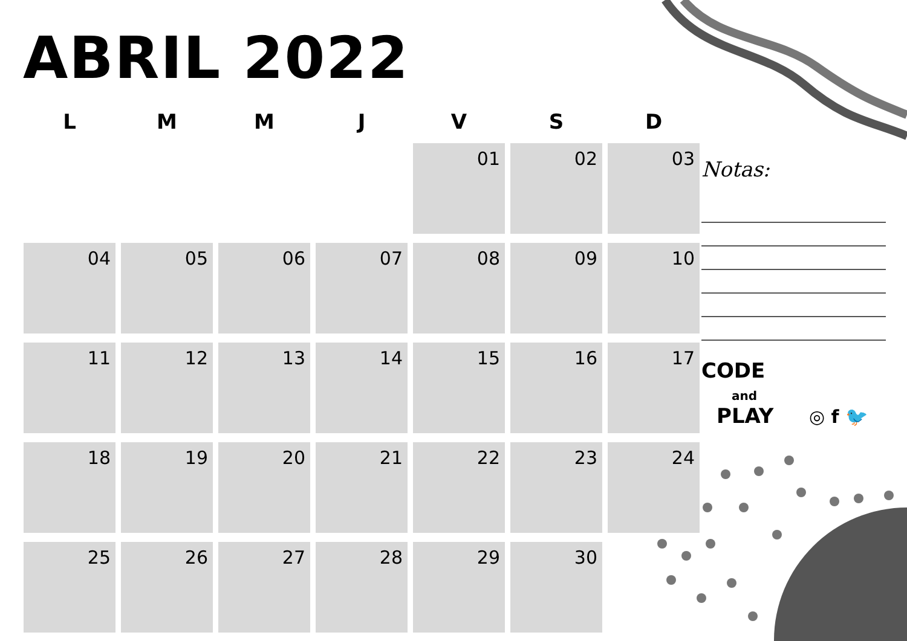ABRIL 2022
| L | M | M | J | V | S | D |
| --- | --- | --- | --- | --- | --- | --- |
| | | | | 01 | 02 | 03 |
| 04 | 05 | 06 | 07 | 08 | 09 | 10 |
| 11 | 12 | 13 | 14 | 15 | 16 | 17 |
| 18 | 19 | 20 | 21 | 22 | 23 | 24 |
| 25 | 26 | 27 | 28 | 29 | 30 | |
Notas:
CODE
and
PLAY
◎ f 🐦